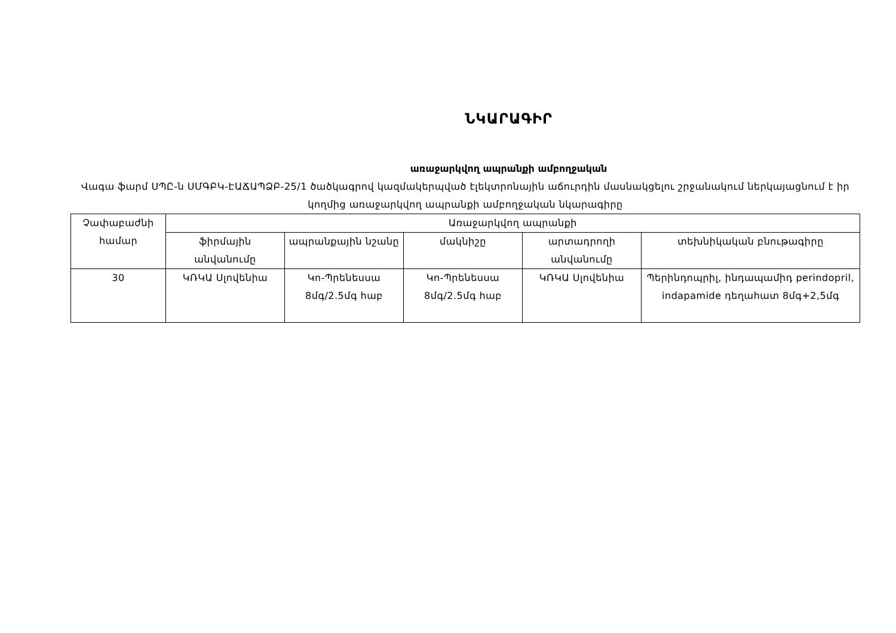ՆԿԱՐԱԳԻՐ
առաջարկվող ապրանքի ամբողջական
Վագա ֆարմ ՍՊԸ-ն ՍՄԳԲԿ-ԷԱՃԱՊՁԲ-25/1 ծածկագրով կազմակերպված էլեկտրոնային աճուրդին մասնակցելու շրջանակում ներկայացնում է իր կողմից առաջարկվող ապրանքի ամբողջական նկարագիրը
| Չափաբաժնի համար | Առաջարկվող ապրանքի | | | | |
| --- | --- | --- | --- | --- | --- |
| | ֆիրմային անվանումը | ապրանքային նշանը | մակնիշը | արտադրողի անվանումը | տեխնիկական բնութագիրը |
| 30 | ԿՌԿԱ Սլովենիա | Կո-Պրենեսսա 8մգ/2.5մգ հաբ | Կո-Պրենեսսա 8մգ/2.5մգ հաբ | ԿՌԿԱ Սլովենիա | Պերինդոպրիլ, ինդապամիդ perindopril, indapamide դեղահատ 8մգ+2,5մգ |